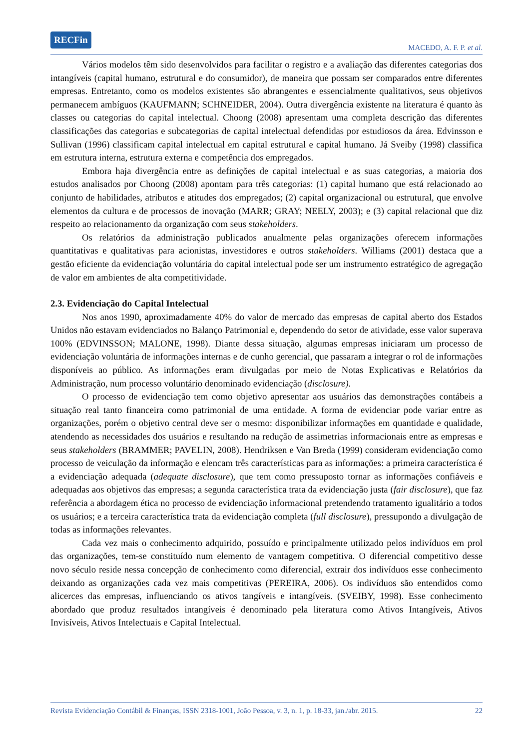RECFin
MACEDO, A. F. P. et al.
Vários modelos têm sido desenvolvidos para facilitar o registro e a avaliação das diferentes categorias dos intangíveis (capital humano, estrutural e do consumidor), de maneira que possam ser comparados entre diferentes empresas. Entretanto, como os modelos existentes são abrangentes e essencialmente qualitativos, seus objetivos permanecem ambíguos (KAUFMANN; SCHNEIDER, 2004). Outra divergência existente na literatura é quanto às classes ou categorias do capital intelectual. Choong (2008) apresentam uma completa descrição das diferentes classificações das categorias e subcategorias de capital intelectual defendidas por estudiosos da área. Edvinsson e Sullivan (1996) classificam capital intelectual em capital estrutural e capital humano. Já Sveiby (1998) classifica em estrutura interna, estrutura externa e competência dos empregados.
Embora haja divergência entre as definições de capital intelectual e as suas categorias, a maioria dos estudos analisados por Choong (2008) apontam para três categorias: (1) capital humano que está relacionado ao conjunto de habilidades, atributos e atitudes dos empregados; (2) capital organizacional ou estrutural, que envolve elementos da cultura e de processos de inovação (MARR; GRAY; NEELY, 2003); e (3) capital relacional que diz respeito ao relacionamento da organização com seus stakeholders.
Os relatórios da administração publicados anualmente pelas organizações oferecem informações quantitativas e qualitativas para acionistas, investidores e outros stakeholders. Williams (2001) destaca que a gestão eficiente da evidenciação voluntária do capital intelectual pode ser um instrumento estratégico de agregação de valor em ambientes de alta competitividade.
2.3. Evidenciação do Capital Intelectual
Nos anos 1990, aproximadamente 40% do valor de mercado das empresas de capital aberto dos Estados Unidos não estavam evidenciados no Balanço Patrimonial e, dependendo do setor de atividade, esse valor superava 100% (EDVINSSON; MALONE, 1998). Diante dessa situação, algumas empresas iniciaram um processo de evidenciação voluntária de informações internas e de cunho gerencial, que passaram a integrar o rol de informações disponíveis ao público. As informações eram divulgadas por meio de Notas Explicativas e Relatórios da Administração, num processo voluntário denominado evidenciação (disclosure).
O processo de evidenciação tem como objetivo apresentar aos usuários das demonstrações contábeis a situação real tanto financeira como patrimonial de uma entidade. A forma de evidenciar pode variar entre as organizações, porém o objetivo central deve ser o mesmo: disponibilizar informações em quantidade e qualidade, atendendo as necessidades dos usuários e resultando na redução de assimetrias informacionais entre as empresas e seus stakeholders (BRAMMER; PAVELIN, 2008). Hendriksen e Van Breda (1999) consideram evidenciação como processo de veiculação da informação e elencam três características para as informações: a primeira característica é a evidenciação adequada (adequate disclosure), que tem como pressuposto tornar as informações confiáveis e adequadas aos objetivos das empresas; a segunda característica trata da evidenciação justa (fair disclosure), que faz referência a abordagem ética no processo de evidenciação informacional pretendendo tratamento igualitário a todos os usuários; e a terceira característica trata da evidenciação completa (full disclosure), pressupondo a divulgação de todas as informações relevantes.
Cada vez mais o conhecimento adquirido, possuído e principalmente utilizado pelos indivíduos em prol das organizações, tem-se constituído num elemento de vantagem competitiva. O diferencial competitivo desse novo século reside nessa concepção de conhecimento como diferencial, extrair dos indivíduos esse conhecimento deixando as organizações cada vez mais competitivas (PEREIRA, 2006). Os indivíduos são entendidos como alicerces das empresas, influenciando os ativos tangíveis e intangíveis. (SVEIBY, 1998). Esse conhecimento abordado que produz resultados intangíveis é denominado pela literatura como Ativos Intangíveis, Ativos Invisíveis, Ativos Intelectuais e Capital Intelectual.
Revista Evidenciação Contábil & Finanças, ISSN 2318-1001, João Pessoa, v. 3, n. 1, p. 18-33, jan./abr. 2015. 22